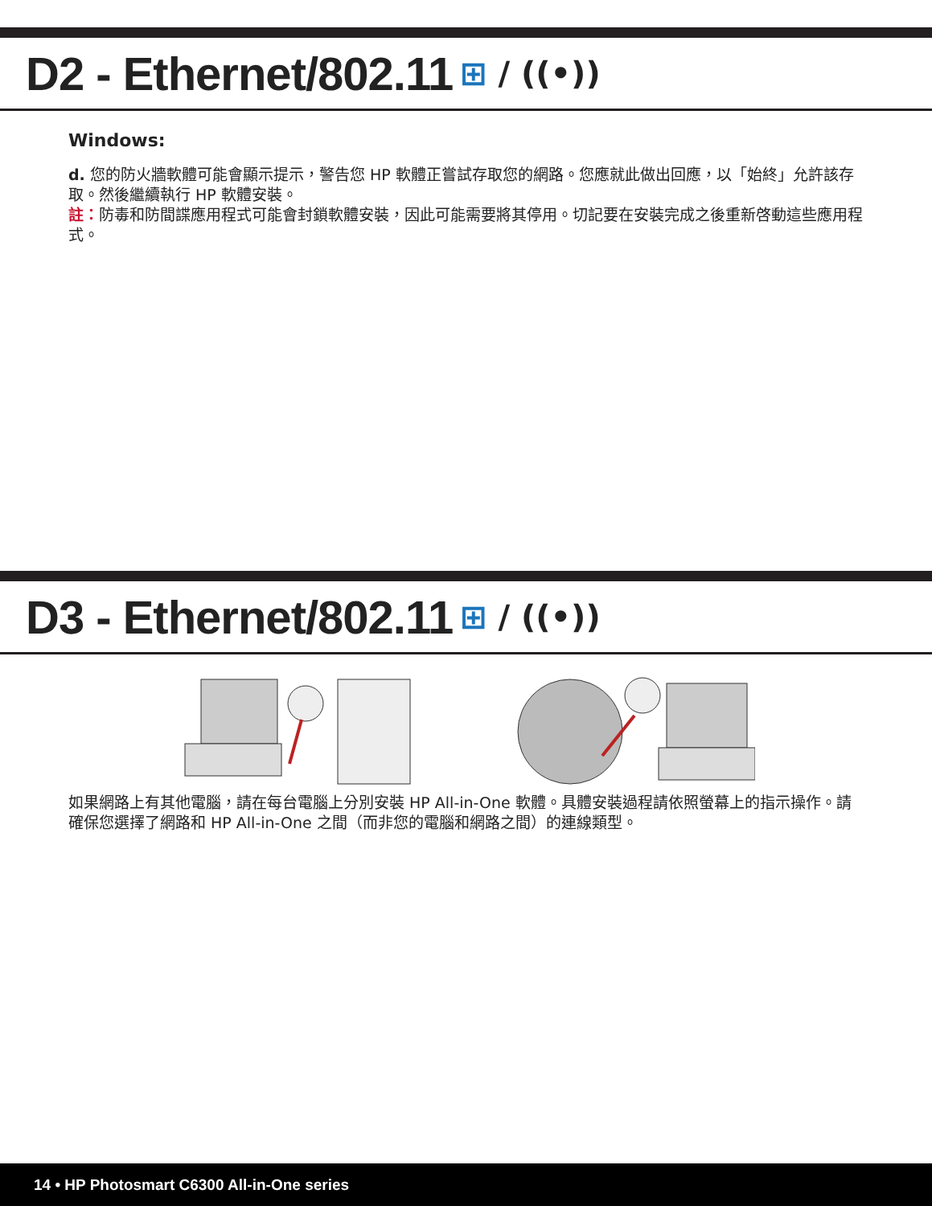D2 - Ethernet/802.11
⊞ / ((•))
Windows:
d. 您的防火牆軟體可能會顯示提示，警告您 HP 軟體正嘗試存取您的網路。您應就此做出回應，以「始終」允許該存取。然後繼續執行 HP 軟體安裝。
註：防毒和防間諜應用程式可能會封鎖軟體安裝，因此可能需要將其停用。切記要在安裝完成之後重新啓動這些應用程式。
D3 - Ethernet/802.11
⊞ / ((•))
如果網路上有其他電腦，請在每台電腦上分別安裝 HP All-in-One 軟體。具體安裝過程請依照螢幕上的指示操作。請確保您選擇了網路和 HP All-in-One 之間（而非您的電腦和網路之間）的連線類型。
14 • HP Photosmart C6300 All-in-One series